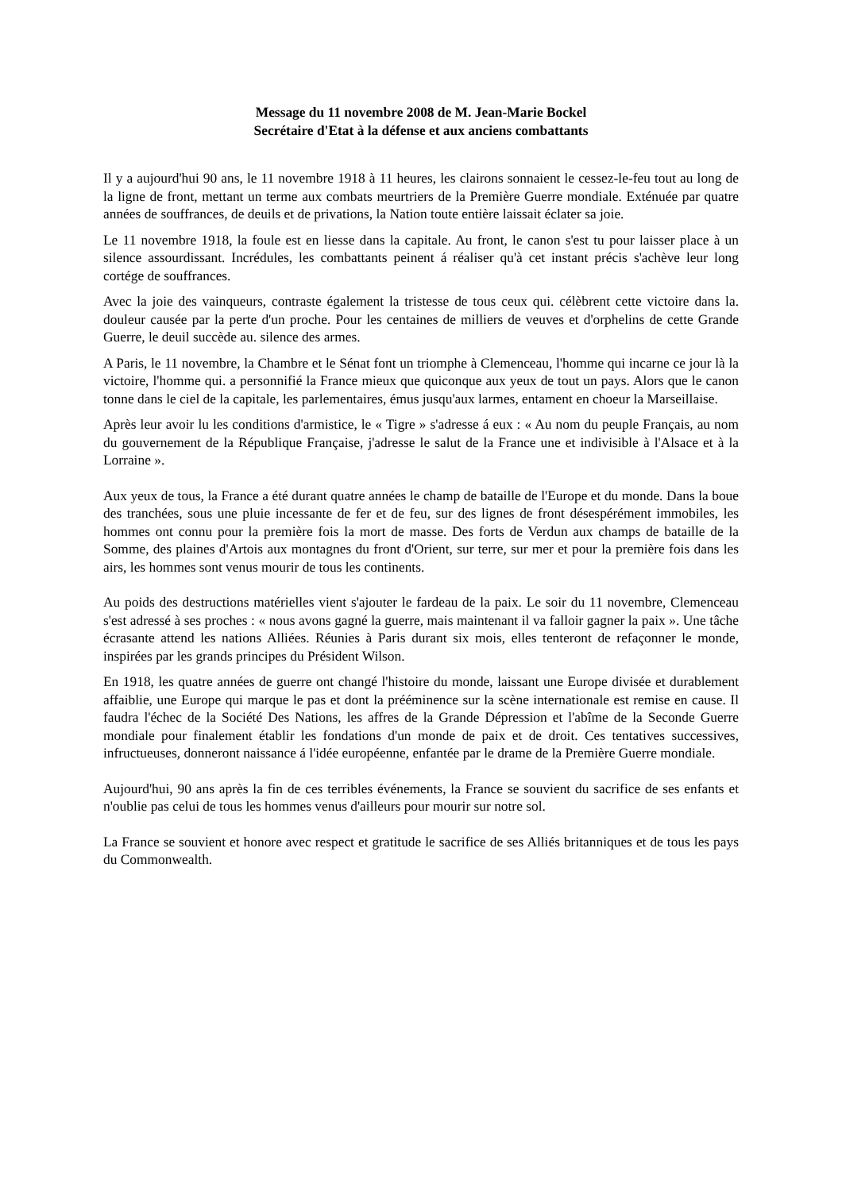Message du 11 novembre 2008 de M. Jean-Marie Bockel
Secrétaire d'Etat à la défense et aux anciens combattants
Il y a aujourd'hui 90 ans, le 11 novembre 1918 à 11 heures, les clairons sonnaient le cessez-le-feu tout au long de la ligne de front, mettant un terme aux combats meurtriers de la Première Guerre mondiale. Exténuée par quatre années de souffrances, de deuils et de privations, la Nation toute entière laissait éclater sa joie.
Le 11 novembre 1918, la foule est en liesse dans la capitale. Au front, le canon s'est tu pour laisser place à un silence assourdissant. Incrédules, les combattants peinent á réaliser qu'à cet instant précis s'achève leur long cortége de souffrances.
Avec la joie des vainqueurs, contraste également la tristesse de tous ceux qui. célèbrent cette victoire dans la. douleur causée par la perte d'un proche. Pour les centaines de milliers de veuves et d'orphelins de cette Grande Guerre, le deuil succède au. silence des armes.
A Paris, le 11 novembre, la Chambre et le Sénat font un triomphe à Clemenceau, l'homme qui incarne ce jour là la victoire, l'homme qui. a personnifié la France mieux que quiconque aux yeux de tout un pays. Alors que le canon tonne dans le ciel de la capitale, les parlementaires, émus jusqu'aux larmes, entament en choeur la Marseillaise.
Après leur avoir lu les conditions d'armistice, le « Tigre » s'adresse á eux : « Au nom du peuple Français, au nom du gouvernement de la République Française, j'adresse le salut de la France une et indivisible à l'Alsace et à la Lorraine ».
Aux yeux de tous, la France a été durant quatre années le champ de bataille de l'Europe et du monde. Dans la boue des tranchées, sous une pluie incessante de fer et de feu, sur des lignes de front désespérément immobiles, les hommes ont connu pour la première fois la mort de masse. Des forts de Verdun aux champs de bataille de la Somme, des plaines d'Artois aux montagnes du front d'Orient, sur terre, sur mer et pour la première fois dans les airs, les hommes sont venus mourir de tous les continents.
Au poids des destructions matérielles vient s'ajouter le fardeau de la paix. Le soir du 11 novembre, Clemenceau s'est adressé à ses proches : « nous avons gagné la guerre, mais maintenant il va falloir gagner la paix ». Une tâche écrasante attend les nations Alliées. Réunies à Paris durant six mois, elles tenteront de refaçonner le monde, inspirées par les grands principes du Président Wilson.
En 1918, les quatre années de guerre ont changé l'histoire du monde, laissant une Europe divisée et durablement affaiblie, une Europe qui marque le pas et dont la prééminence sur la scène internationale est remise en cause. Il faudra l'échec de la Société Des Nations, les affres de la Grande Dépression et l'abîme de la Seconde Guerre mondiale pour finalement établir les fondations d'un monde de paix et de droit. Ces tentatives successives, infructueuses, donneront naissance á l'idée européenne, enfantée par le drame de la Première Guerre mondiale.
Aujourd'hui, 90 ans après la fin de ces terribles événements, la France se souvient du sacrifice de ses enfants et n'oublie pas celui de tous les hommes venus d'ailleurs pour mourir sur notre sol.
La France se souvient et honore avec respect et gratitude le sacrifice de ses Alliés britanniques et de tous les pays du Commonwealth.